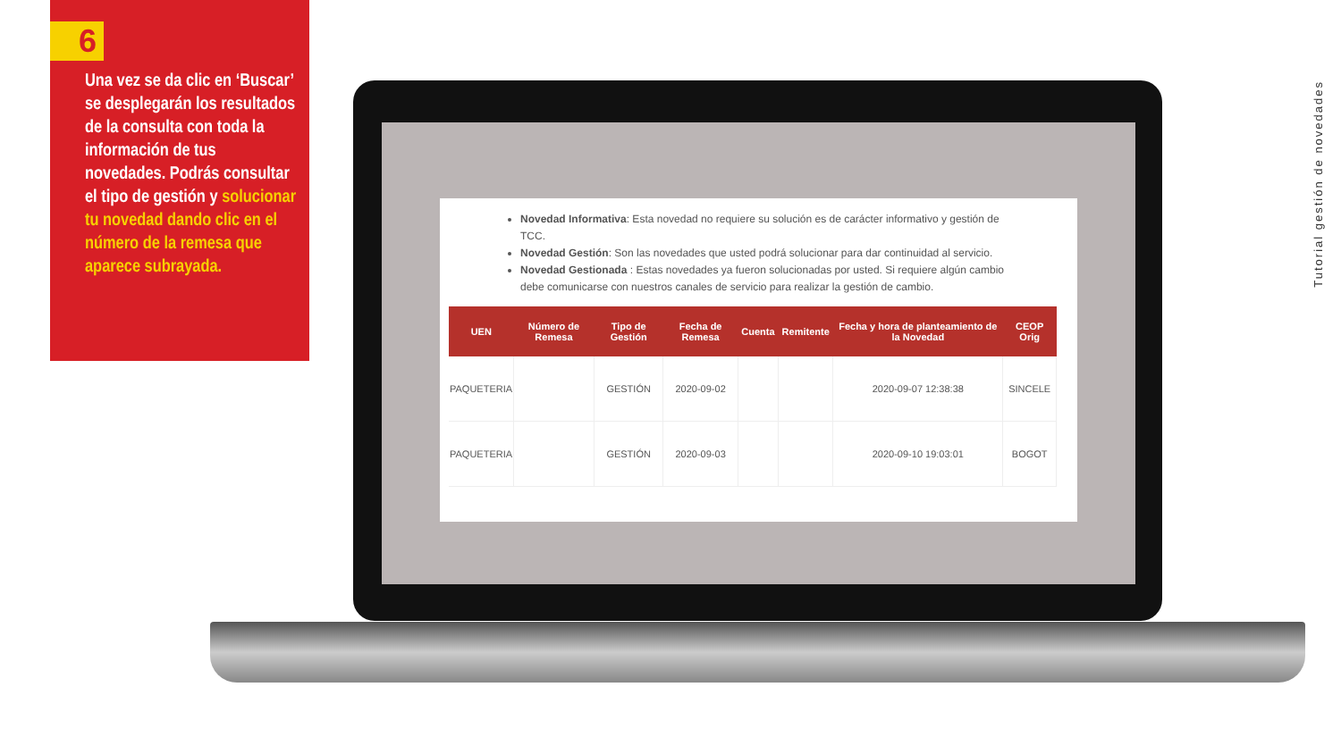6
Una vez se da clic en ‘Buscar’ se desplegarán los resultados de la consulta con toda la información de tus novedades. Podrás consultar el tipo de gestión y solucionar tu novedad dando clic en el número de la remesa que aparece subrayada.
Tutorial gestión de novedades
Novedad Informativa: Esta novedad no requiere su solución es de carácter informativo y gestión de TCC.
Novedad Gestión: Son las novedades que usted podrá solucionar para dar continuidad al servicio.
Novedad Gestionada : Estas novedades ya fueron solucionadas por usted. Si requiere algún cambio debe comunicarse con nuestros canales de servicio para realizar la gestión de cambio.
| UEN | Número de Remesa | Tipo de Gestión | Fecha de Remesa | Cuenta | Remitente | Fecha y hora de planteamiento de la Novedad | CEOP Orig |
| --- | --- | --- | --- | --- | --- | --- | --- |
| PAQUETERIA | | GESTIÓN | 2020-09-02 | | | 2020-09-07 12:38:38 | SINCELE |
| PAQUETERIA | | GESTIÓN | 2020-09-03 | | | 2020-09-10 19:03:01 | BOGOT |